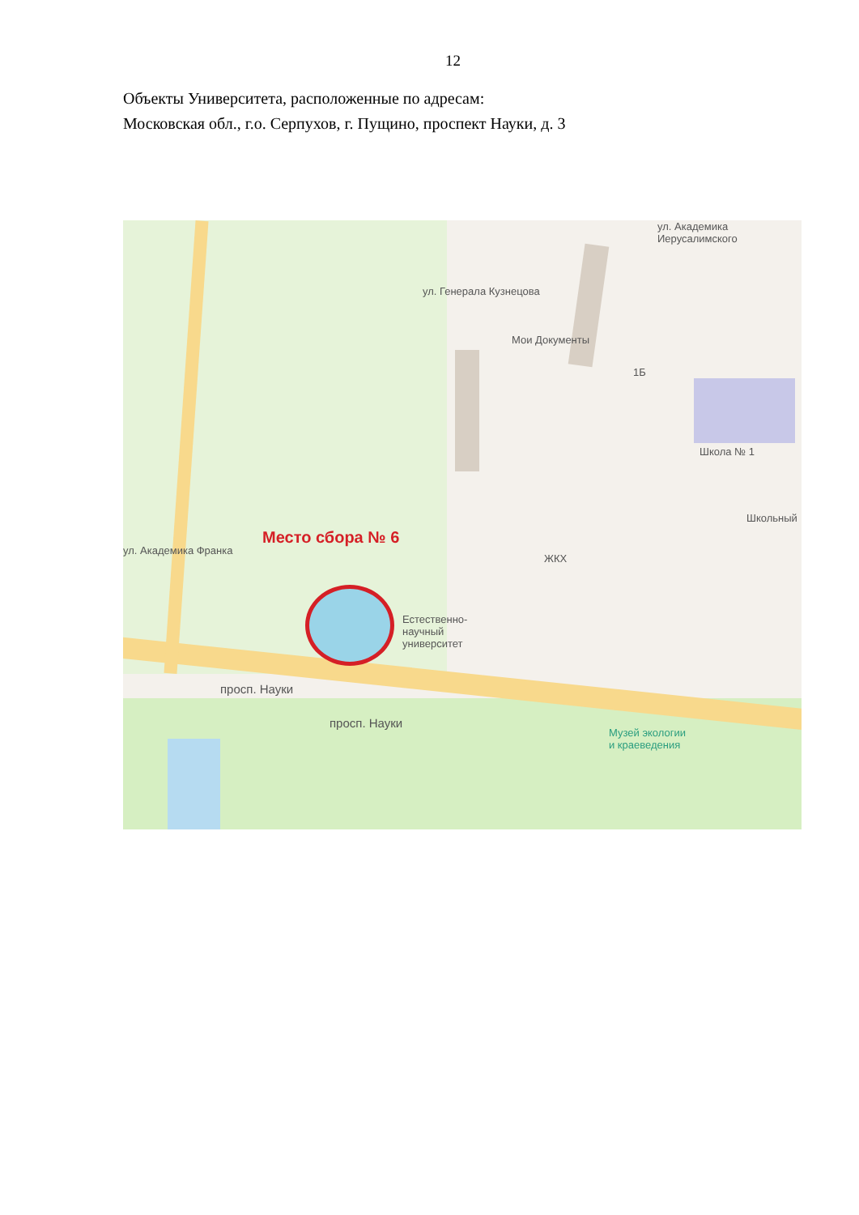12
Объекты Университета, расположенные по адресам:
Московская обл., г.о. Серпухов, г. Пущино, проспект Науки, д. 3
Место сбора № 6
Мои Документы
1Б
Школа № 1
Школьный
ЖКХ
Естественно-
научный
университет
Музей экологии
и краеведения
просп. Науки
просп. Науки
ул. Академика Франка
ул. Генерала Кузнецова
ул. Академика Иерусалимского